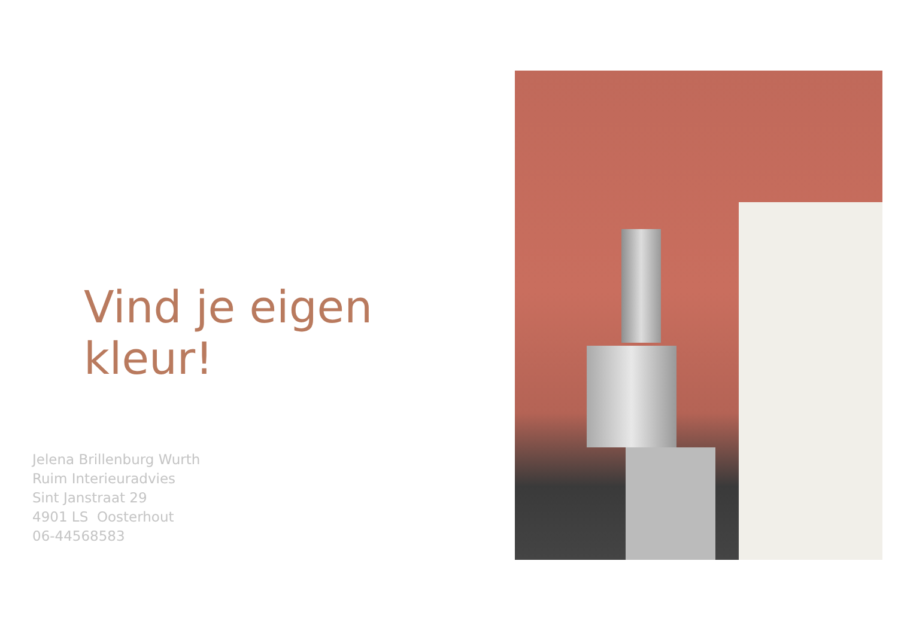Vind je eigen kleur!
Jelena Brillenburg Wurth
Ruim Interieuradvies
Sint Janstraat 29
4901 LS Oosterhout
06-44568583